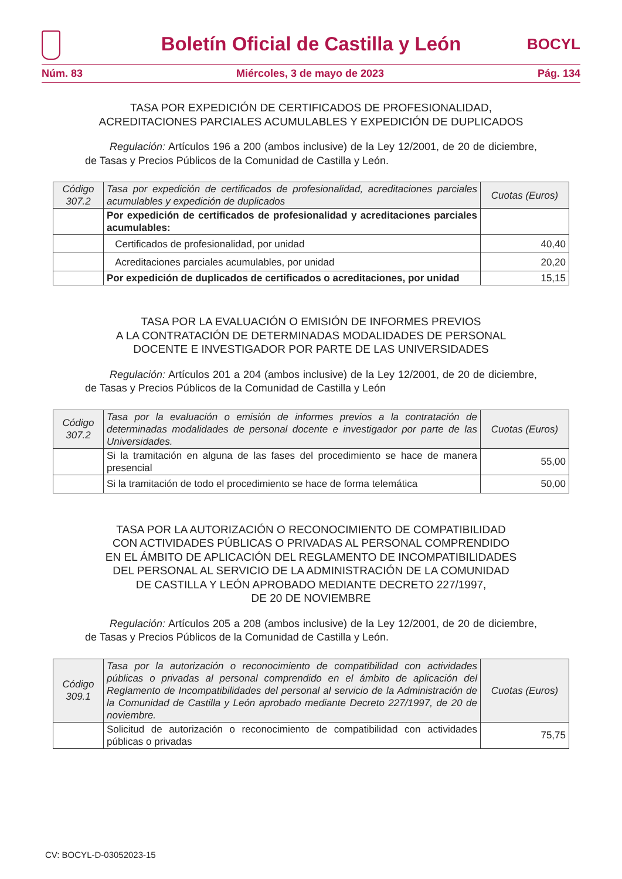Boletín Oficial de Castilla y León
BOCYL
Núm. 83 Miércoles, 3 de mayo de 2023 Pág. 134
TASA POR EXPEDICIÓN DE CERTIFICADOS DE PROFESIONALIDAD,
ACREDITACIONES PARCIALES ACUMULABLES Y EXPEDICIÓN DE DUPLICADOS
Regulación: Artículos 196 a 200 (ambos inclusive) de la Ley 12/2001, de 20 de diciembre, de Tasas y Precios Públicos de la Comunidad de Castilla y León.
| Código 307.2 | Tasa por expedición de certificados de profesionalidad, acreditaciones parciales acumulables y expedición de duplicados | Cuotas (Euros) |
| --- | --- | --- |
| | Por expedición de certificados de profesionalidad y acreditaciones parciales acumulables: | |
| | Certificados de profesionalidad, por unidad | 40,40 |
| | Acreditaciones parciales acumulables, por unidad | 20,20 |
| | Por expedición de duplicados de certificados o acreditaciones, por unidad | 15,15 |
TASA POR LA EVALUACIÓN O EMISIÓN DE INFORMES PREVIOS
A LA CONTRATACIÓN DE DETERMINADAS MODALIDADES DE PERSONAL
DOCENTE E INVESTIGADOR POR PARTE DE LAS UNIVERSIDADES
Regulación: Artículos 201 a 204 (ambos inclusive) de la Ley 12/2001, de 20 de diciembre, de Tasas y Precios Públicos de la Comunidad de Castilla y León
| Código 307.2 | Tasa por la evaluación o emisión de informes previos a la contratación de determinadas modalidades de personal docente e investigador por parte de las Universidades. | Cuotas (Euros) |
| --- | --- | --- |
| | Si la tramitación en alguna de las fases del procedimiento se hace de manera presencial | 55,00 |
| | Si la tramitación de todo el procedimiento se hace de forma telemática | 50,00 |
TASA POR LA AUTORIZACIÓN O RECONOCIMIENTO DE COMPATIBILIDAD
CON ACTIVIDADES PÚBLICAS O PRIVADAS AL PERSONAL COMPRENDIDO
EN EL ÁMBITO DE APLICACIÓN DEL REGLAMENTO DE INCOMPATIBILIDADES
DEL PERSONAL AL SERVICIO DE LA ADMINISTRACIÓN DE LA COMUNIDAD
DE CASTILLA Y LEÓN APROBADO MEDIANTE DECRETO 227/1997,
DE 20 DE NOVIEMBRE
Regulación: Artículos 205 a 208 (ambos inclusive) de la Ley 12/2001, de 20 de diciembre, de Tasas y Precios Públicos de la Comunidad de Castilla y León.
| Código 309.1 | Tasa por la autorización o reconocimiento de compatibilidad con actividades públicas o privadas al personal comprendido en el ámbito de aplicación del Reglamento de Incompatibilidades del personal al servicio de la Administración de la Comunidad de Castilla y León aprobado mediante Decreto 227/1997, de 20 de noviembre. | Cuotas (Euros) |
| --- | --- | --- |
| | Solicitud de autorización o reconocimiento de compatibilidad con actividades públicas o privadas | 75,75 |
CV: BOCYL-D-03052023-15